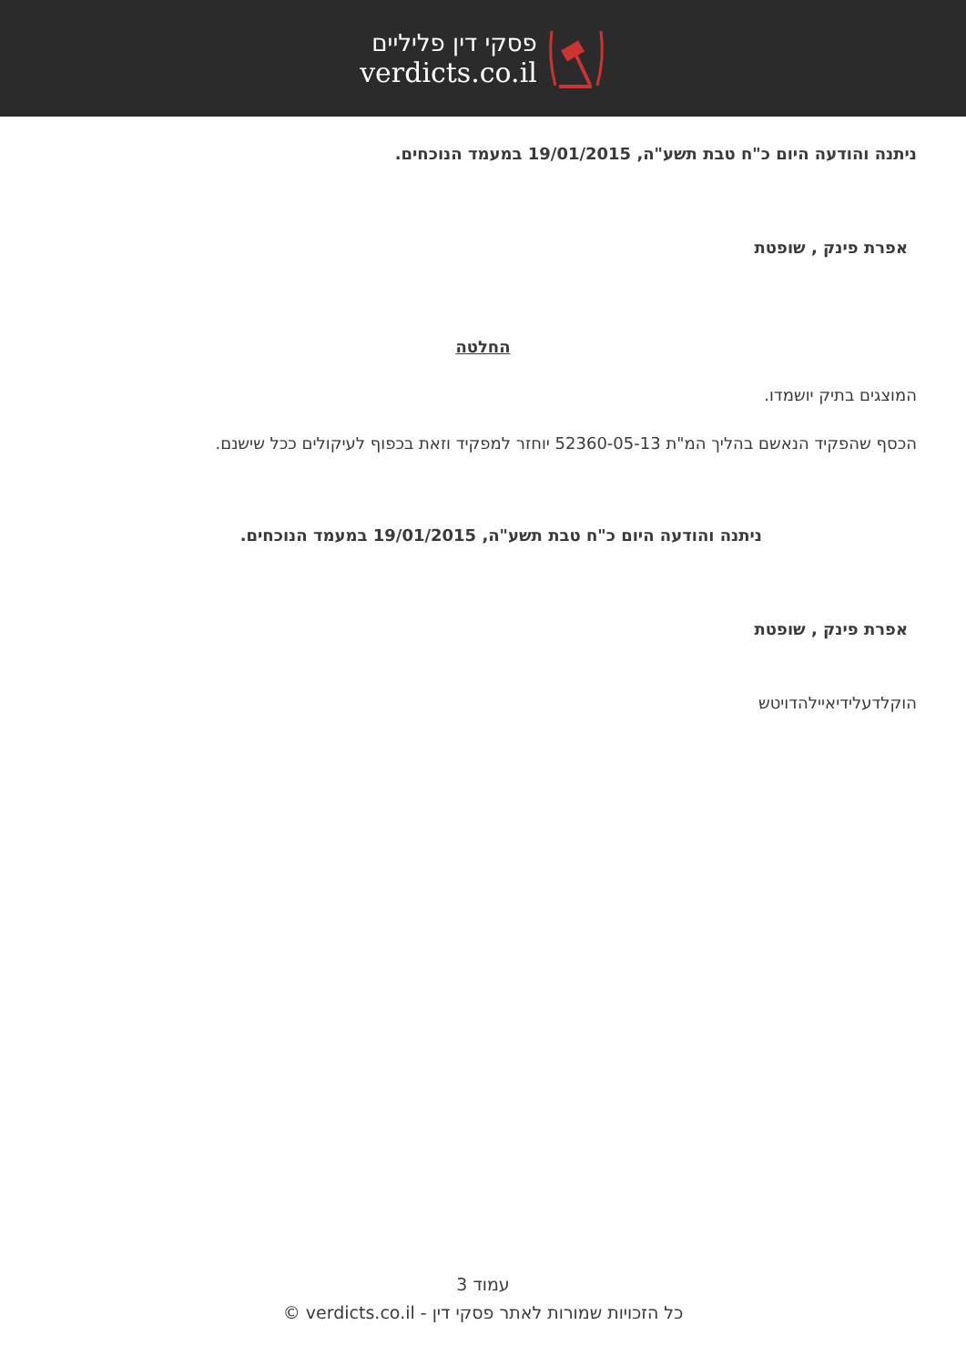פסקי דין פליליים
verdicts.co.il
ניתנה והודעה היום כ"ח טבת תשע"ה, 19/01/2015 במעמד הנוכחים.
אפרת פינק , שופטת
החלטה
המוצגים בתיק יושמדו.
הכסף שהפקיד הנאשם בהליך המ"ת 52360-05-13 יוחזר למפקיד וזאת בכפוף לעיקולים ככל שישנם.
ניתנה והודעה היום כ"ח טבת תשע"ה, 19/01/2015 במעמד הנוכחים.
אפרת פינק , שופטת
הוקלדעלידיאיילהדויטש
עמוד 3
כל הזכויות שמורות לאתר פסקי דין - verdicts.co.il ©